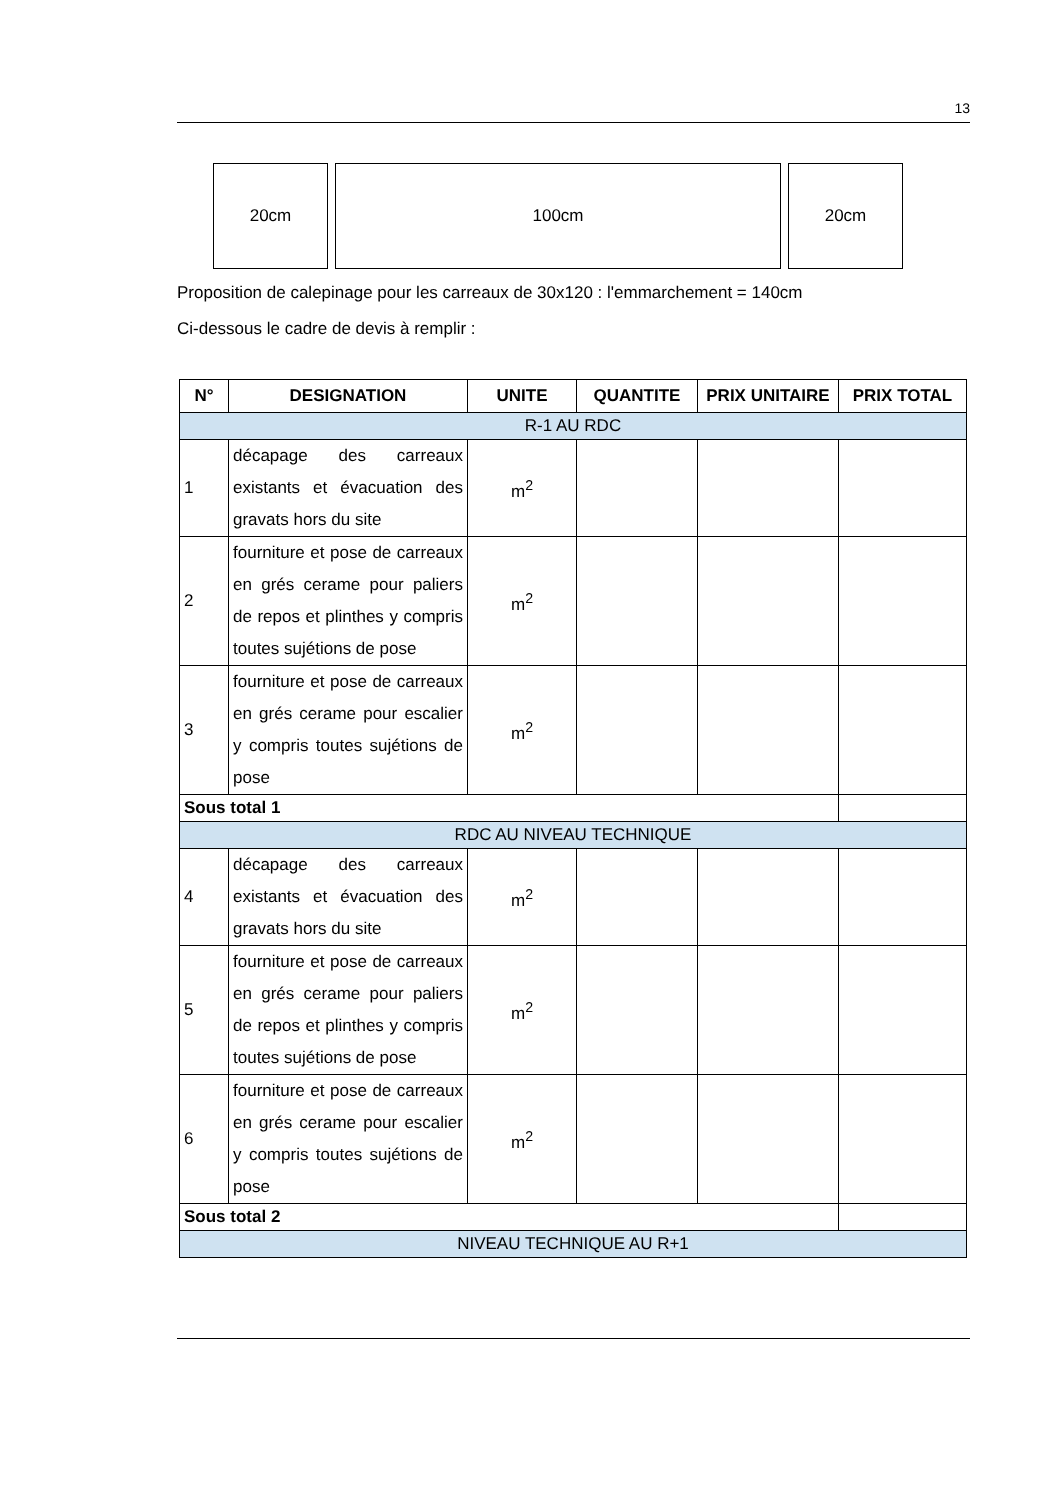13
20cm 100cm 20cm
Proposition de calepinage pour les carreaux de 30x120 : l'emmarchement = 140cm
Ci-dessous le cadre de devis à remplir :
| N° | DESIGNATION | UNITE | QUANTITE | PRIX UNITAIRE | PRIX TOTAL |
| --- | --- | --- | --- | --- | --- |
| R-1 AU RDC | | | | | |
| 1 | décapage des carreaux existants et évacuation des gravats hors du site | m<sup>2</sup> | | | |
| 2 | fourniture et pose de carreaux en grés cerame pour paliers de repos et plinthes y compris toutes sujétions de pose | m<sup>2</sup> | | | |
| 3 | fourniture et pose de carreaux en grés cerame pour escalier y compris toutes sujétions de pose | m<sup>2</sup> | | | |
| Sous total 1 | | | | | |
| RDC AU NIVEAU TECHNIQUE | | | | | |
| 4 | décapage des carreaux existants et évacuation des gravats hors du site | m<sup>2</sup> | | | |
| 5 | fourniture et pose de carreaux en grés cerame pour paliers de repos et plinthes y compris toutes sujétions de pose | m<sup>2</sup> | | | |
| 6 | fourniture et pose de carreaux en grés cerame pour escalier y compris toutes sujétions de pose | m<sup>2</sup> | | | |
| Sous total 2 | | | | | |
| NIVEAU TECHNIQUE AU R+1 | | | | | |